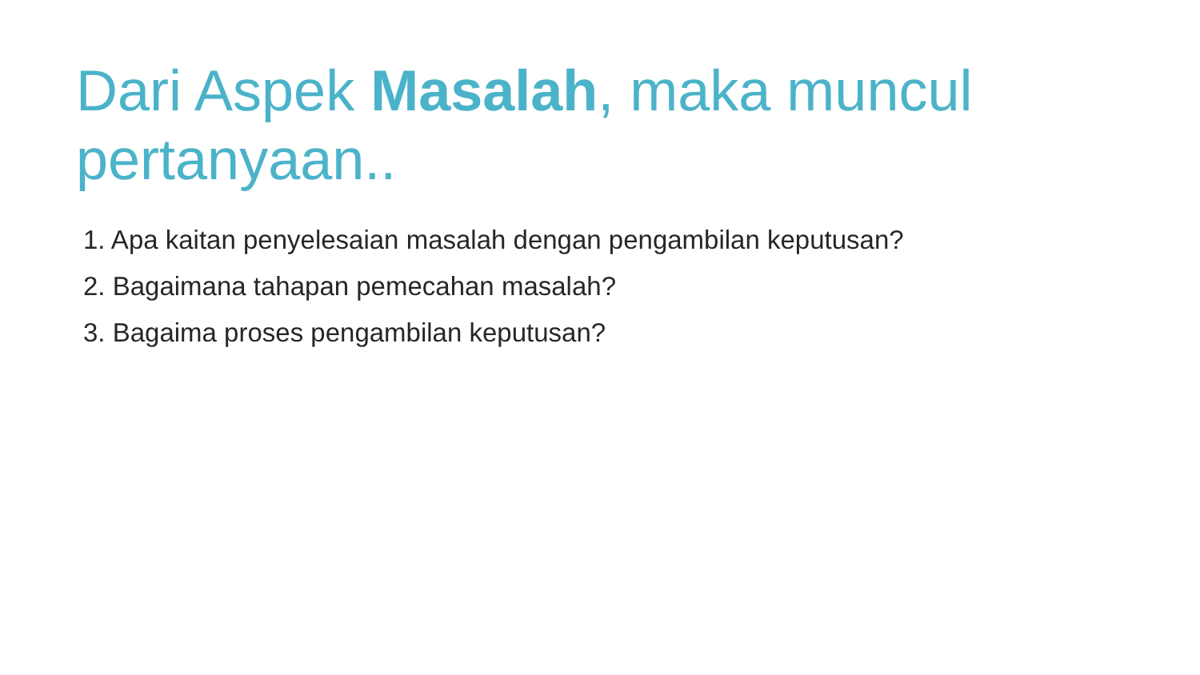Dari Aspek Masalah, maka muncul pertanyaan..
1. Apa kaitan penyelesaian masalah dengan pengambilan keputusan?
2. Bagaimana tahapan pemecahan masalah?
3. Bagaima proses pengambilan keputusan?